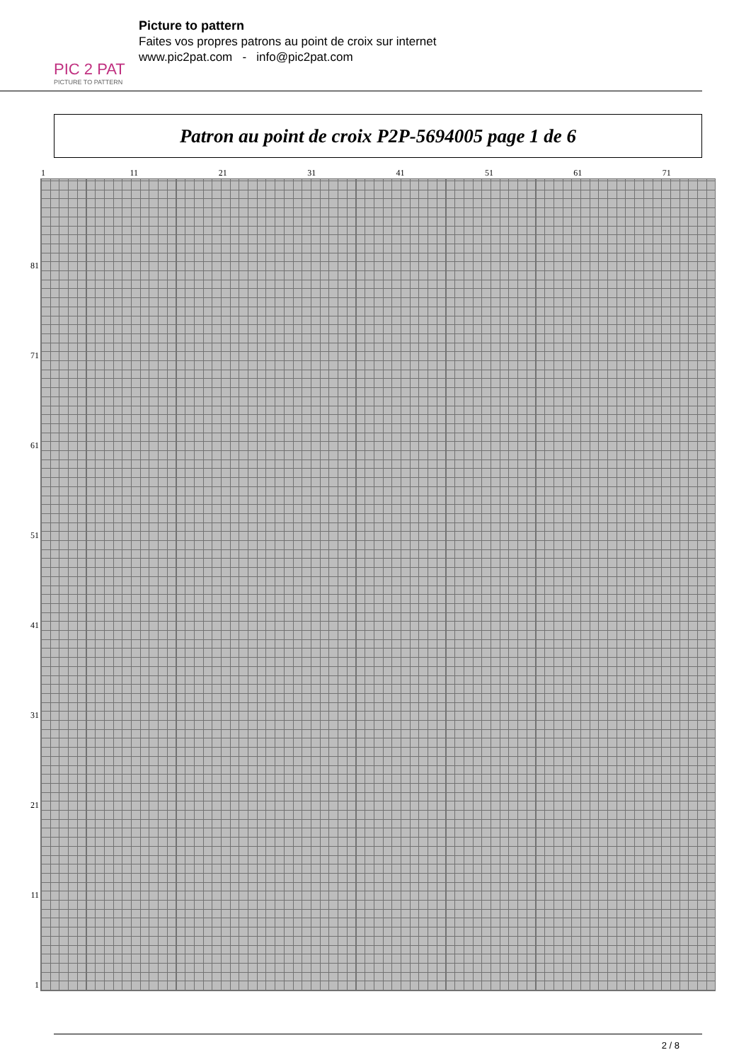PIC 2 PAT
PICTURE TO PATTERN
Picture to pattern
Faites vos propres patrons au point de croix sur internet
www.pic2pat.com - info@pic2pat.com
Patron au point de croix P2P-5694005 page 1 de 6
1 11 21 31 41 51 61 71
81
71
61
51
41
31
21
11
1
2 / 8